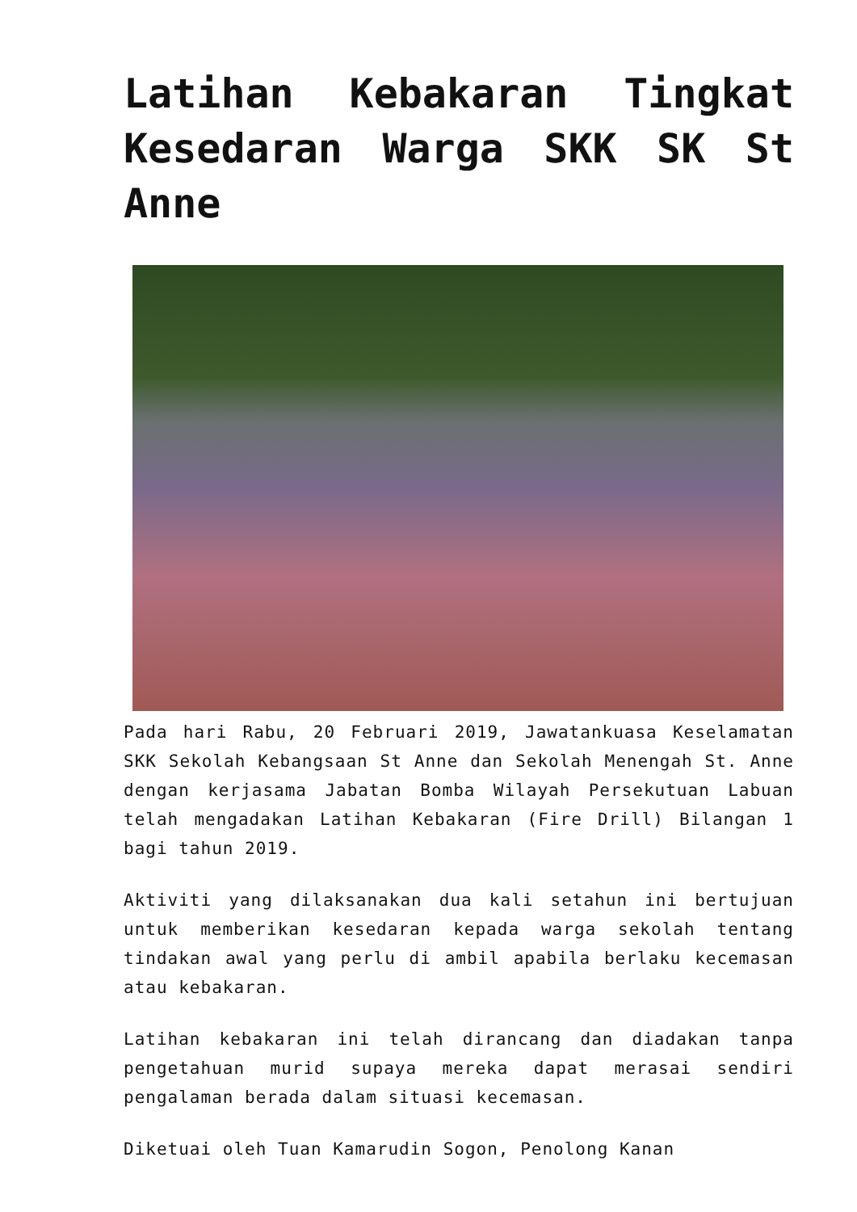Latihan Kebakaran Tingkat Kesedaran Warga SKK SK St Anne
Pada hari Rabu, 20 Februari 2019, Jawatankuasa Keselamatan SKK Sekolah Kebangsaan St Anne dan Sekolah Menengah St. Anne dengan kerjasama Jabatan Bomba Wilayah Persekutuan Labuan telah mengadakan Latihan Kebakaran (Fire Drill) Bilangan 1 bagi tahun 2019.
Aktiviti yang dilaksanakan dua kali setahun ini bertujuan untuk memberikan kesedaran kepada warga sekolah tentang tindakan awal yang perlu di ambil apabila berlaku kecemasan atau kebakaran.
Latihan kebakaran ini telah dirancang dan diadakan tanpa pengetahuan murid supaya mereka dapat merasai sendiri pengalaman berada dalam situasi kecemasan.
Diketuai oleh Tuan Kamarudin Sogon, Penolong Kanan